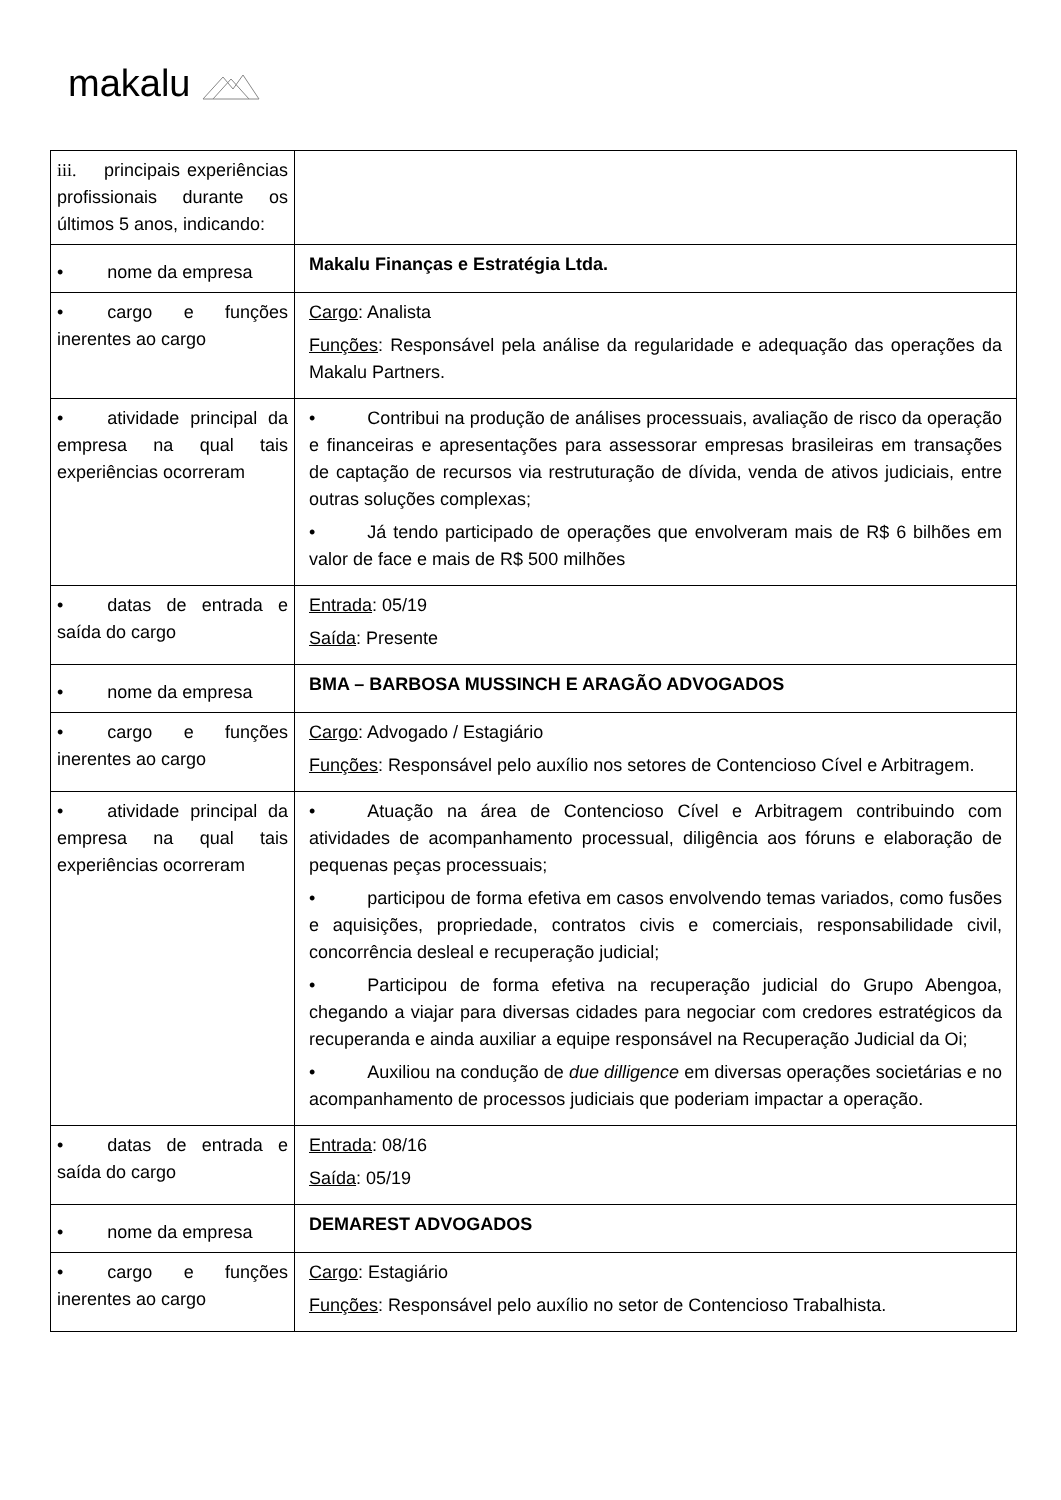makalu
| iii. principais experiências profissionais durante os últimos 5 anos, indicando: | |
| • nome da empresa | Makalu Finanças e Estratégia Ltda. |
| • cargo e funções inerentes ao cargo | Cargo : Analista Funções : Responsável pela análise da regularidade e adequação das operações da Makalu Partners. |
| • atividade principal da empresa na qual tais experiências ocorreram | • Contribui na produção de análises processuais, avaliação de risco da operação e financeiras e apresentações para assessorar empresas brasileiras em transações de captação de recursos via restruturação de dívida, venda de ativos judiciais, entre outras soluções complexas; • Já tendo participado de operações que envolveram mais de R$ 6 bilhões em valor de face e mais de R$ 500 milhões |
| • datas de entrada e saída do cargo | Entrada : 05/19 Saída : Presente |
| • nome da empresa | BMA – BARBOSA MUSSINCH E ARAGÃO ADVOGADOS |
| • cargo e funções inerentes ao cargo | Cargo : Advogado / Estagiário Funções : Responsável pelo auxílio nos setores de Contencioso Cível e Arbitragem. |
| • atividade principal da empresa na qual tais experiências ocorreram | • Atuação na área de Contencioso Cível e Arbitragem contribuindo com atividades de acompanhamento processual, diligência aos fóruns e elaboração de pequenas peças processuais; • participou de forma efetiva em casos envolvendo temas variados, como fusões e aquisições, propriedade, contratos civis e comerciais, responsabilidade civil, concorrência desleal e recuperação judicial; • Participou de forma efetiva na recuperação judicial do Grupo Abengoa, chegando a viajar para diversas cidades para negociar com credores estratégicos da recuperanda e ainda auxiliar a equipe responsável na Recuperação Judicial da Oi; • Auxiliou na condução de due dilligence em diversas operações societárias e no acompanhamento de processos judiciais que poderiam impactar a operação. |
| • datas de entrada e saída do cargo | Entrada : 08/16 Saída : 05/19 |
| • nome da empresa | DEMAREST ADVOGADOS |
| • cargo e funções inerentes ao cargo | Cargo : Estagiário Funções : Responsável pelo auxílio no setor de Contencioso Trabalhista. |